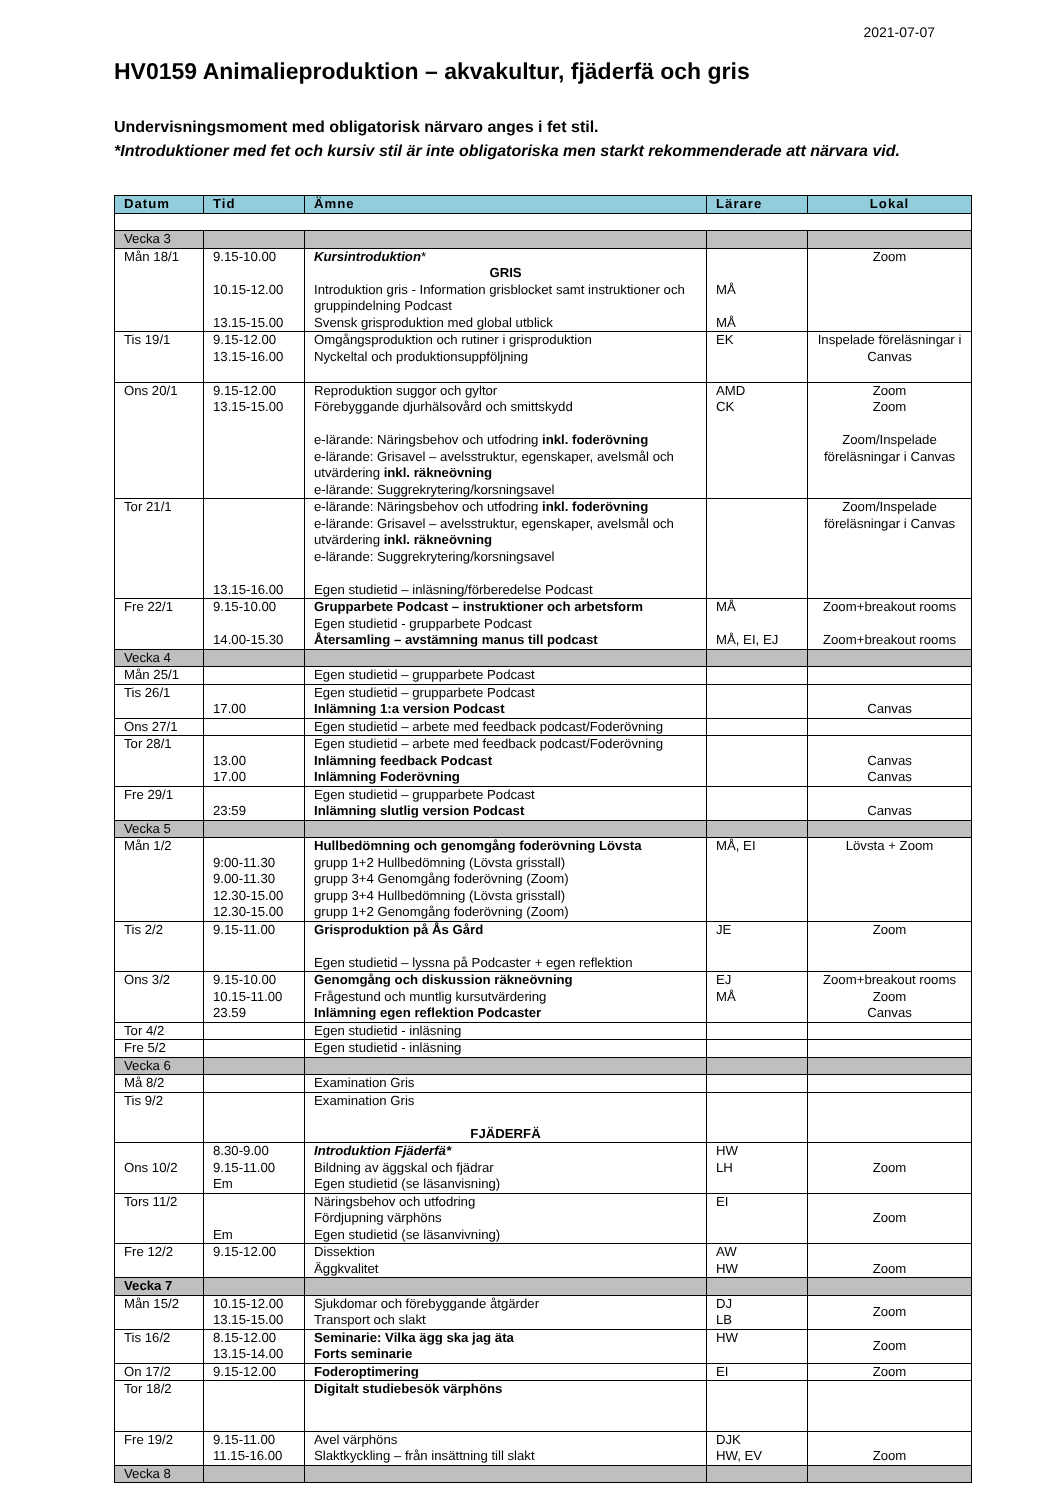2021-07-07
HV0159 Animalieproduktion – akvakultur, fjäderfä och gris
Undervisningsmoment med obligatorisk närvaro anges i fet stil.
*Introduktioner med fet och kursiv stil är inte obligatoriska men starkt rekommenderade att närvara vid.
| Datum | Tid | Ämne | Lärare | Lokal |
| --- | --- | --- | --- | --- |
| Vecka 3 | | | | |
| Mån 18/1 | 9.15-10.00 10.15-12.00 13.15-15.00 | Kursintroduktion * GRIS Introduktion gris - Information grisblocket samt instruktioner och gruppindelning Podcast Svensk grisproduktion med global utblick | MÅ MÅ | Zoom |
| Tis 19/1 | 9.15-12.00 13.15-16.00 | Omgångsproduktion och rutiner i grisproduktion Nyckeltal och produktionsuppföljning | EK | Inspelade föreläsningar i Canvas |
| Ons 20/1 | 9.15-12.00 13.15-15.00 | Reproduktion suggor och gyltor Förebyggande djurhälsovård och smittskydd e-lärande: Näringsbehov och utfodring inkl. foderövning e-lärande: Grisavel – avelsstruktur, egenskaper, avelsmål och utvärdering inkl. räkneövning e-lärande: Suggrekrytering/korsningsavel | AMD CK | Zoom Zoom Zoom/Inspelade föreläsningar i Canvas |
| Tor 21/1 | 13.15-16.00 | e-lärande: Näringsbehov och utfodring inkl. foderövning e-lärande: Grisavel – avelsstruktur, egenskaper, avelsmål och utvärdering inkl. räkneövning e-lärande: Suggrekrytering/korsningsavel Egen studietid – inläsning/förberedelse Podcast | | Zoom/Inspelade föreläsningar i Canvas |
| Fre 22/1 | 9.15-10.00 14.00-15.30 | Grupparbete Podcast – instruktioner och arbetsform Egen studietid - grupparbete Podcast Återsamling – avstämning manus till podcast | MÅ MÅ, EI, EJ | Zoom+breakout rooms Zoom+breakout rooms |
| Vecka 4 | | | | |
| Mån 25/1 | | Egen studietid – grupparbete Podcast | | |
| Tis 26/1 | 17.00 | Egen studietid – grupparbete Podcast Inlämning 1:a version Podcast | | Canvas |
| Ons 27/1 | | Egen studietid – arbete med feedback podcast/Foderövning | | |
| Tor 28/1 | 13.00 17.00 | Egen studietid – arbete med feedback podcast/Foderövning Inlämning feedback Podcast Inlämning Foderövning | | Canvas Canvas |
| Fre 29/1 | 23:59 | Egen studietid – grupparbete Podcast Inlämning slutlig version Podcast | | Canvas |
| Vecka 5 | | | | |
| Mån 1/2 | 9:00-11.30 9.00-11.30 12.30-15.00 12.30-15.00 | Hullbedömning och genomgång foderövning Lövsta grupp 1+2 Hullbedömning (Lövsta grisstall) grupp 3+4 Genomgång foderövning (Zoom) grupp 3+4 Hullbedömning (Lövsta grisstall) grupp 1+2 Genomgång foderövning (Zoom) | MÅ, EI | Lövsta + Zoom |
| Tis 2/2 | 9.15-11.00 | Grisproduktion på Ås Gård Egen studietid – lyssna på Podcaster + egen reflektion | JE | Zoom |
| Ons 3/2 | 9.15-10.00 10.15-11.00 23.59 | Genomgång och diskussion räkneövning Frågestund och muntlig kursutvärdering Inlämning egen reflektion Podcaster | EJ MÅ | Zoom+breakout rooms Zoom Canvas |
| Tor 4/2 | | Egen studietid - inläsning | | |
| Fre 5/2 | | Egen studietid - inläsning | | |
| Vecka 6 | | | | |
| Må 8/2 | | Examination Gris | | |
| Tis 9/2 | | Examination Gris FJÄDERFÄ | | |
| Ons 10/2 | 8.30-9.00 9.15-11.00 Em | Introduktion Fjäderfä* Bildning av äggskal och fjädrar Egen studietid (se läsanvisning) | HW LH | Zoom |
| Tors 11/2 | Em | Näringsbehov och utfodring Fördjupning värphöns Egen studietid (se läsanvivning) | EI | Zoom |
| Fre 12/2 | 9.15-12.00 | Dissektion Äggkvalitet | AW HW | Zoom |
| Vecka 7 | | | | |
| Mån 15/2 | 10.15-12.00 13.15-15.00 | Sjukdomar och förebyggande åtgärder Transport och slakt | DJ LB | Zoom |
| Tis 16/2 | 8.15-12.00 13.15-14.00 | Seminarie: Vilka ägg ska jag äta Forts seminarie | HW | Zoom |
| On 17/2 | 9.15-12.00 | Foderoptimering | EI | Zoom |
| Tor 18/2 | | Digitalt studiebesök värphöns | | |
| Fre 19/2 | 9.15-11.00 11.15-16.00 | Avel värphöns Slaktkyckling – från insättning till slakt | DJK HW, EV | Zoom |
| Vecka 8 | | | | |